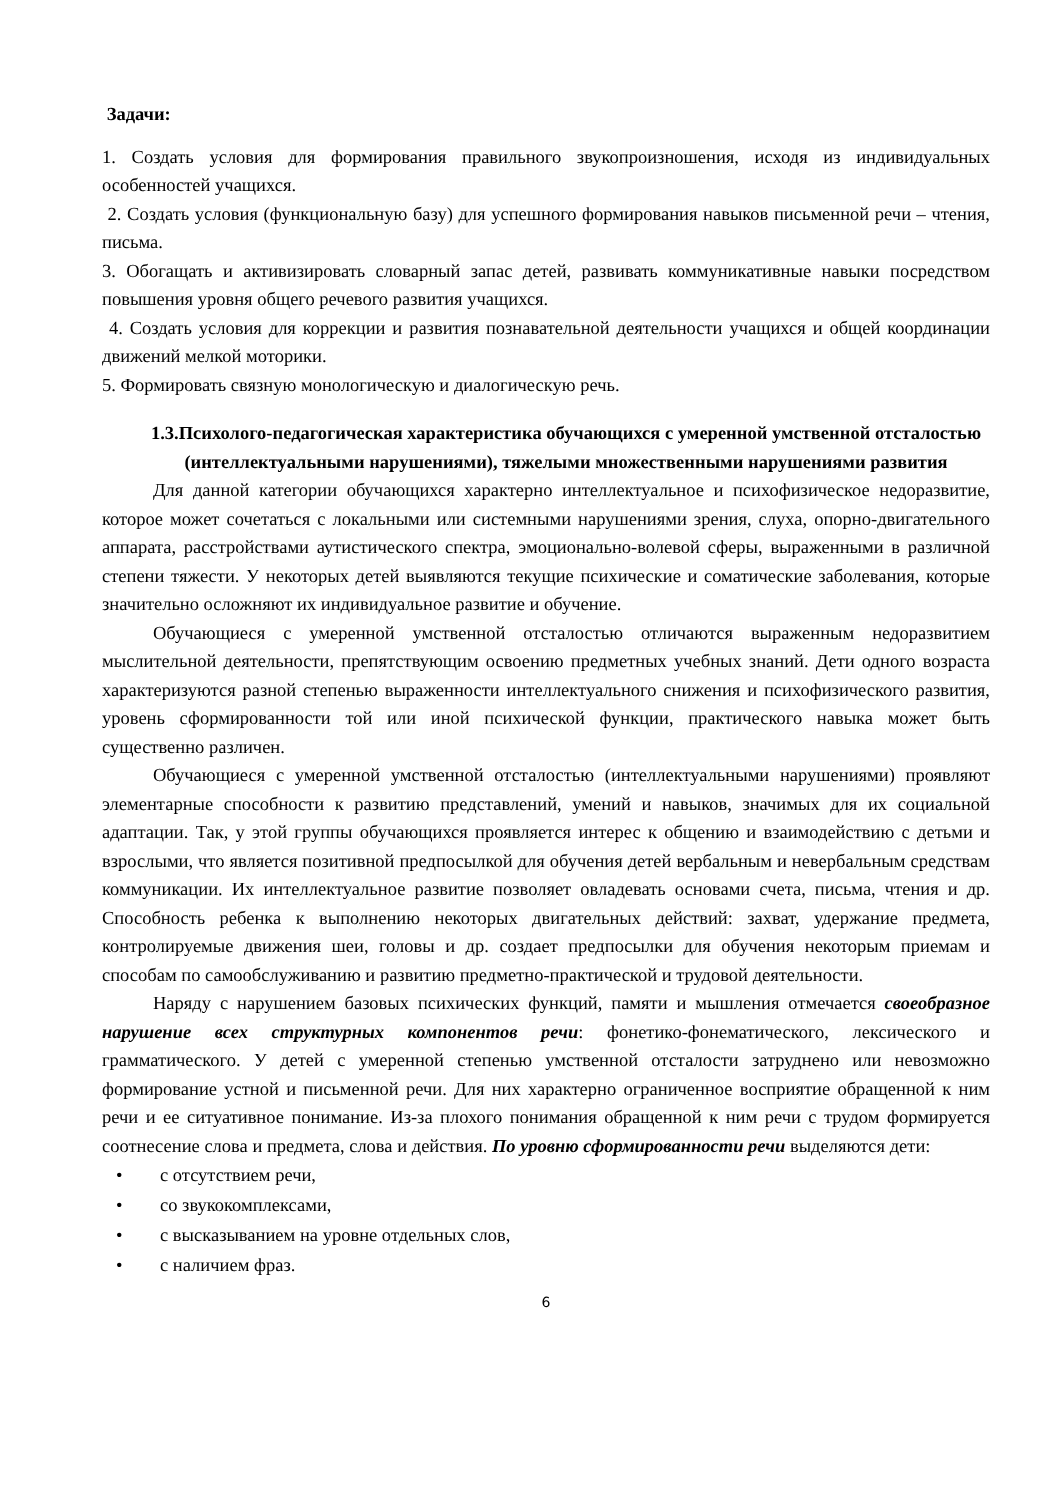Задачи:
1. Создать условия для формирования правильного звукопроизношения, исходя из индивидуальных особенностей учащихся.
2. Создать условия (функциональную базу) для успешного формирования навыков письменной речи – чтения, письма.
3. Обогащать и активизировать словарный запас детей, развивать коммуникативные навыки посредством повышения уровня общего речевого развития учащихся.
4. Создать условия для коррекции и развития познавательной деятельности учащихся и общей координации движений мелкой моторики.
5. Формировать связную монологическую и диалогическую речь.
1.3.Психолого-педагогическая характеристика обучающихся с умеренной умственной отсталостью (интеллектуальными нарушениями), тяжелыми множественными нарушениями развития
Для данной категории обучающихся характерно интеллектуальное и психофизическое недоразвитие, которое может сочетаться с локальными или системными нарушениями зрения, слуха, опорно-двигательного аппарата, расстройствами аутистического спектра, эмоционально-волевой сферы, выраженными в различной степени тяжести. У некоторых детей выявляются текущие психические и соматические заболевания, которые значительно осложняют их индивидуальное развитие и обучение.
Обучающиеся с умеренной умственной отсталостью отличаются выраженным недоразвитием мыслительной деятельности, препятствующим освоению предметных учебных знаний. Дети одного возраста характеризуются разной степенью выраженности интеллектуального снижения и психофизического развития, уровень сформированности той или иной психической функции, практического навыка может быть существенно различен.
Обучающиеся с умеренной умственной отсталостью (интеллектуальными нарушениями) проявляют элементарные способности к развитию представлений, умений и навыков, значимых для их социальной адаптации. Так, у этой группы обучающихся проявляется интерес к общению и взаимодействию с детьми и взрослыми, что является позитивной предпосылкой для обучения детей вербальным и невербальным средствам коммуникации. Их интеллектуальное развитие позволяет овладевать основами счета, письма, чтения и др. Способность ребенка к выполнению некоторых двигательных действий: захват, удержание предмета, контролируемые движения шеи, головы и др. создает предпосылки для обучения некоторым приемам и способам по самообслуживанию и развитию предметно-практической и трудовой деятельности.
Наряду с нарушением базовых психических функций, памяти и мышления отмечается своеобразное нарушение всех структурных компонентов речи: фонетико-фонематического, лексического и грамматического. У детей с умеренной степенью умственной отсталости затруднено или невозможно формирование устной и письменной речи. Для них характерно ограниченное восприятие обращенной к ним речи и ее ситуативное понимание. Из-за плохого понимания обращенной к ним речи с трудом формируется соотнесение слова и предмета, слова и действия. По уровню сформированности речи выделяются дети:
• с отсутствием речи,
• со звукокомплексами,
• с высказыванием на уровне отдельных слов,
• с наличием фраз.
6